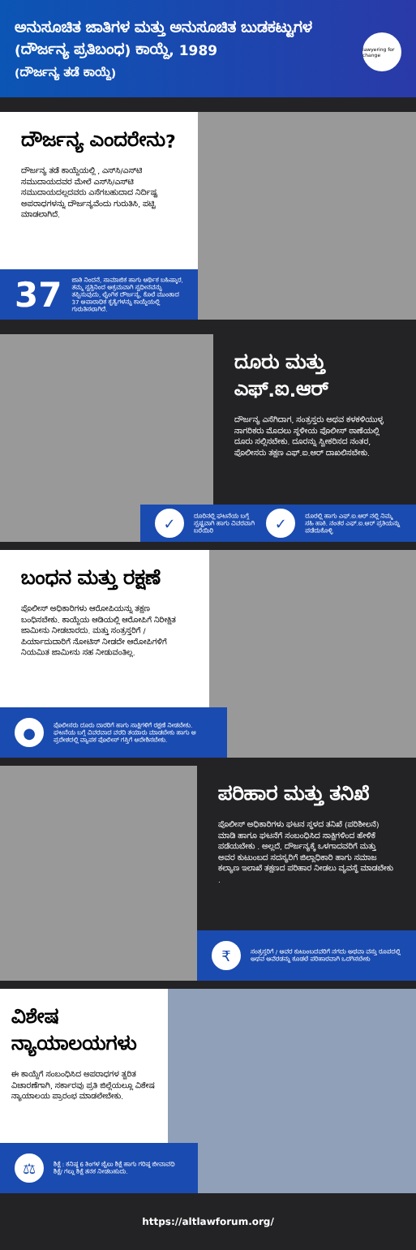ಅನುಸೂಚಿತ ಜಾತಿಗಳ ಮತ್ತು ಅನುಸೂಚಿತ ಬುಡಕಟ್ಟುಗಳ (ದೌರ್ಜನ್ಯ ಪ್ರತಿಬಂಧ) ಕಾಯ್ದೆ, 1989
(ದೌರ್ಜನ್ಯ ತಡೆ ಕಾಯ್ದೆ)
lawyering for change
ದೌರ್ಜನ್ಯ ಎಂದರೇನು?
ದೌರ್ಜನ್ಯ ತಡೆ ಕಾಯ್ದೆಯಲ್ಲಿ , ಎಸ್‌ಸಿ/ಎಸ್‌ಟಿ ಸಮುದಾಯದವರ ಮೇಲೆ ಎಸ್‌ಸಿ/ಎಸ್‌ಟಿ ಸಮುದಾಯದಲ್ಲದವರು ಎಸೆಗಬಹುದಾದ ನಿರ್ದಿಷ್ಟ ಅಪರಾಧಗಳನ್ನು ದೌರ್ಜನ್ಯವೆಂದು ಗುರುತಿಸಿ, ಪಟ್ಟಿ ಮಾಡಲಾಗಿದೆ.
37 ಜಾತಿ ನಿಂದನೆ, ಸಾಮಾಜಿಕ ಹಾಗು ಆರ್ಥಿಕ ಬಹಿಷ್ಕಾರ, ತಮ್ಮ ಸ್ವತ್ತಿನಿಂದ ಅಕ್ರಮವಾಗಿ ಸ್ವಧೀನವನ್ನು ತಪ್ಪಿಸುವುದು, ಲೈಂಗಿಕ ದೌರ್ಜನ್ಯ, ಕೊಲೆ ಮುಂತಾದ 37 ಅಪಾರಾಧಿಕ ಕೃತ್ಯೆಗಳನ್ನು ಕಾಯ್ದೆಯಲ್ಲಿ ಗುರುತಿಸಲಾಗಿದೆ.
ದೂರು ಮತ್ತು ಎಫ್.ಐ.ಆರ್
ದೌರ್ಜನ್ಯ ಎಸೆಗಿದಾಗ, ಸಂತ್ರಸ್ತರು ಅಥವ ಕಳಕಳಿಯುಳ್ಳ ನಾಗರಿಕರು ಮೊದಲು ಸ್ಥಳೀಯ ಪೊಲೀಸ್ ಠಾಣೆಯಲ್ಲಿ ದೂರು ಸಲ್ಲಿಸಬೇಕು. ದೂರನ್ನು ಸ್ವೀಕರಿಸದ ನಂತರ, ಪೊಲೀಸರು ತಕ್ಷಣ ಎಫ್.ಐ.ಆರ್ ದಾಖಲಿಸಬೇಕು.
✓ ದೂರಿನಲ್ಲಿ ಘಟನೆಯ ಬಗ್ಗೆ ಸ್ಪಷ್ಟವಾಗಿ ಹಾಗು ವಿವರವಾಗಿ ಬರೆಯಿರಿ ✓ ದೂರಲ್ಲಿ ಹಾಗು ಎಫ್.ಐ.ಆರ್ ನಲ್ಲಿ ನಿಮ್ಮ ಸಹಿ ಹಾಕಿ. ನಂತರ ಎಫ್.ಐ.ಆರ್ ಪ್ರತಿಯನ್ನು ಪಡೆದುಕೊಳ್ಳಿ
ಬಂಧನ ಮತ್ತು ರಕ್ಷಣೆ
ಪೊಲೀಸ್ ಅಧಿಕಾರಿಗಳು ಆರೋಪಿಯನ್ನು ತಕ್ಷಣ ಬಂಧಿಸಬೇಕು. ಕಾಯ್ದೆಯ ಆಡಿಯಲ್ಲಿ ಆರೋಪಿಗೆ ನಿರೀಕ್ಷಿತ ಜಾಮೀನು ನೀಡಬಾರದು. ಮತ್ತು ಸಂತ್ರಸ್ತರಿಗೆ /ಪಿರ್ಯಾದುದಾರಿಗೆ ನೋಟಿಸ್ ನೀಡದೇ ಆರೋಪಿಗಳಿಗೆ ನಿಯಮಿತ ಜಾಮೀನು ಸಹ ನೀಡುವಂತಿಲ್ಲ.
● ಪೊಲೀಸರು ದೂರು ದಾರರಿಗೆ ಹಾಗು ಸಾಕ್ಷಿಗಳಿಗೆ ರಕ್ಷಣೆ ನೀಡಬೇಕು. ಘಟನೆಯ ಬಗ್ಗೆ ವಿವರವಾದ ವರದಿ ತಯಾರು ಮಾಡಬೇಕು ಹಾಗು ಆ ಪ್ರದೇಶದಲ್ಲಿ ವ್ಯಾಪಕ ಪೊಲೀಸ್ ಗಸ್ತಿಗೆ ಆದೇಶಿಸಬೇಕು.
ಪರಿಹಾರ ಮತ್ತು ತನಿಖೆ
ಪೊಲೀಸ್ ಅಧಿಕಾರಿಗಳು ಘಟನ ಸ್ಥಳದ ತನಿಖೆ (ಪರಿಶೀಲನೆ) ಮಾಡಿ ಹಾಗೂ ಘಟನೆಗೆ ಸಂಬಂಧಿಸಿದ ಸಾಕ್ಷಿಗಳಿಂದ ಹೇಳಿಕೆ ಪಡೆಯಬೇಕು . ಅಲ್ಲದೆ, ದೌರ್ಜನ್ಯಕ್ಕೆ ಒಳಗಾದವರಿಗೆ ಮತ್ತು ಅವರ ಕುಟುಂಬದ ಸದಸ್ಯರಿಗೆ ಜಿಲ್ಲಾಧಿಕಾರಿ ಹಾಗು ಸಮಾಜ ಕಲ್ಯಾಣ ಇಲಾಖೆ ತಕ್ಷಣದ ಪರಿಹಾರ ನೀಡಲು ವ್ಯವಸ್ಥೆ ಮಾಡಬೇಕು .
₹ ಸಂತ್ರಸ್ತರಿಗೆ / ಅವರ ಕುಟುಂಬದವರಿಗೆ ನಗದು ಅಥವಾ ವಸ್ತು ರೂಪದಲ್ಲಿ ಅಥವ ಅವೆರಡನ್ನು ಕೂಡಲೆ ಪರಿಹಾರವಾಗಿ ಒದಗಿಸಬೇಕು
ವಿಶೇಷ ನ್ಯಾಯಾಲಯಗಳು
ಈ ಕಾಯ್ದೆಗೆ ಸಂಬಂಧಿಸಿದ ಅಪರಾಧಗಳ ತ್ವರಿತ ವಿಚಾರಣೆಗಾಗಿ, ಸರ್ಕಾರವು ಪ್ರತಿ ಜಿಲ್ಲೆಯಲ್ಲೂ ವಿಶೇಷ ನ್ಯಾಯಾಲಯ ಪ್ರಾರಂಭ ಮಾಡಲೇಬೇಕು.
⚖ ಶಿಕ್ಷೆ : ಕನಿಷ್ಠ 6 ತಿಂಗಳ ಜೈಲು ಶಿಕ್ಷೆ ಹಾಗು ಗರಿಷ್ಠ ಜೀವಾವಧಿ ಶಿಕ್ಷೆ/ ಗಲ್ಲು ಶಿಕ್ಷೆ ತನಕ ನೀಡಬಹುದು.
https://altlawforum.org/